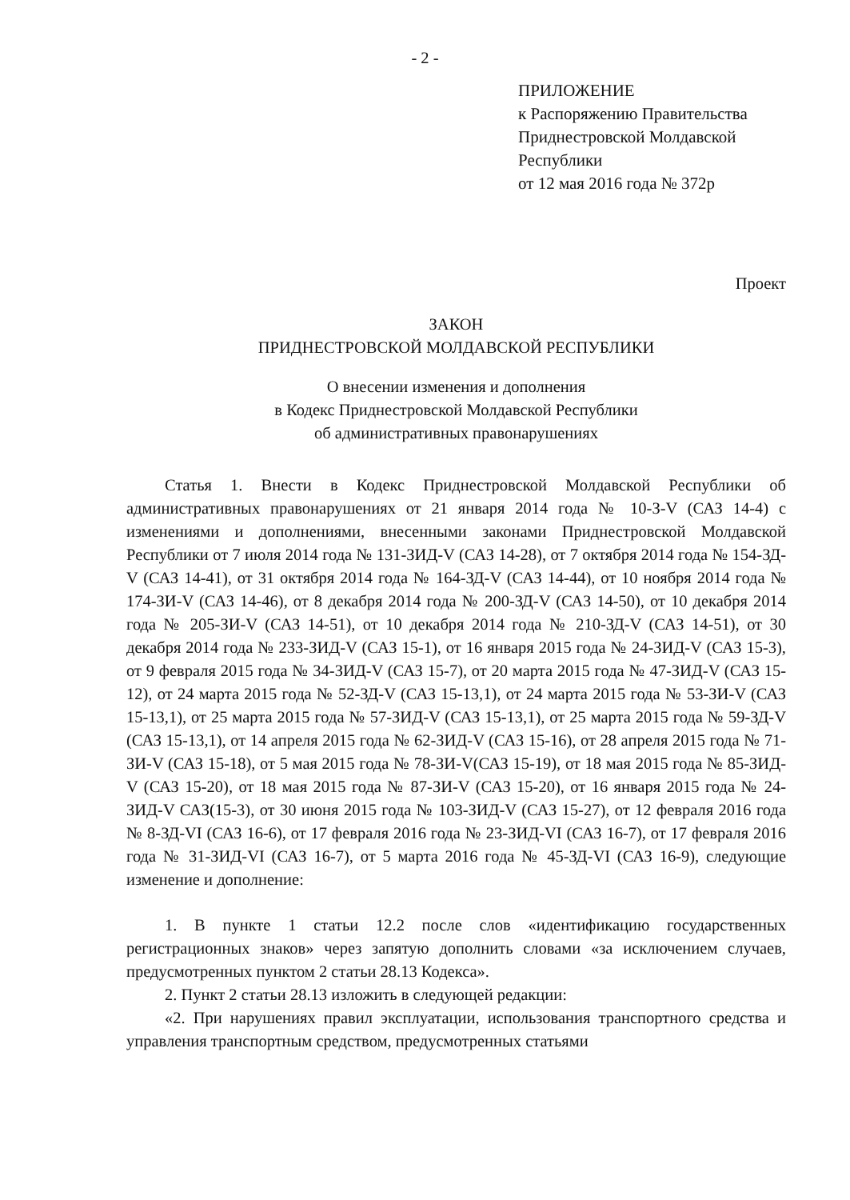- 2 -
ПРИЛОЖЕНИЕ
к Распоряжению Правительства
Приднестровской Молдавской
Республики
от 12 мая 2016 года № 372р
Проект
ЗАКОН
ПРИДНЕСТРОВСКОЙ МОЛДАВСКОЙ РЕСПУБЛИКИ
О внесении изменения и дополнения
в Кодекс Приднестровской Молдавской Республики
об административных правонарушениях
Статья 1. Внести в Кодекс Приднестровской Молдавской Республики об административных правонарушениях от 21 января 2014 года № 10-З-V (САЗ 14-4) с изменениями и дополнениями, внесенными законами Приднестровской Молдавской Республики от 7 июля 2014 года № 131-ЗИД-V (САЗ 14-28), от 7 октября 2014 года № 154-ЗД-V (САЗ 14-41), от 31 октября 2014 года № 164-ЗД-V (САЗ 14-44), от 10 ноября 2014 года № 174-ЗИ-V (САЗ 14-46), от 8 декабря 2014 года № 200-ЗД-V (САЗ 14-50), от 10 декабря 2014 года № 205-ЗИ-V (САЗ 14-51), от 10 декабря 2014 года № 210-ЗД-V (САЗ 14-51), от 30 декабря 2014 года № 233-ЗИД-V (САЗ 15-1), от 16 января 2015 года № 24-ЗИД-V (САЗ 15-3), от 9 февраля 2015 года № 34-ЗИД-V (САЗ 15-7), от 20 марта 2015 года № 47-ЗИД-V (САЗ 15-12), от 24 марта 2015 года № 52-ЗД-V (САЗ 15-13,1), от 24 марта 2015 года № 53-ЗИ-V (САЗ 15-13,1), от 25 марта 2015 года № 57-ЗИД-V (САЗ 15-13,1), от 25 марта 2015 года № 59-ЗД-V (САЗ 15-13,1), от 14 апреля 2015 года № 62-ЗИД-V (САЗ 15-16), от 28 апреля 2015 года № 71-ЗИ-V (САЗ 15-18), от 5 мая 2015 года № 78-ЗИ-V(САЗ 15-19), от 18 мая 2015 года № 85-ЗИД-V (САЗ 15-20), от 18 мая 2015 года № 87-ЗИ-V (САЗ 15-20), от 16 января 2015 года № 24-ЗИД-V САЗ(15-3), от 30 июня 2015 года № 103-ЗИД-V (САЗ 15-27), от 12 февраля 2016 года № 8-ЗД-VI (САЗ 16-6), от 17 февраля 2016 года № 23-ЗИД-VI (САЗ 16-7), от 17 февраля 2016 года № 31-ЗИД-VI (САЗ 16-7), от 5 марта 2016 года № 45-ЗД-VI (САЗ 16-9), следующие изменение и дополнение:
1. В пункте 1 статьи 12.2 после слов «идентификацию государственных регистрационных знаков» через запятую дополнить словами «за исключением случаев, предусмотренных пунктом 2 статьи 28.13 Кодекса».
2. Пункт 2 статьи 28.13 изложить в следующей редакции:
«2. При нарушениях правил эксплуатации, использования транспортного средства и управления транспортным средством, предусмотренных статьями